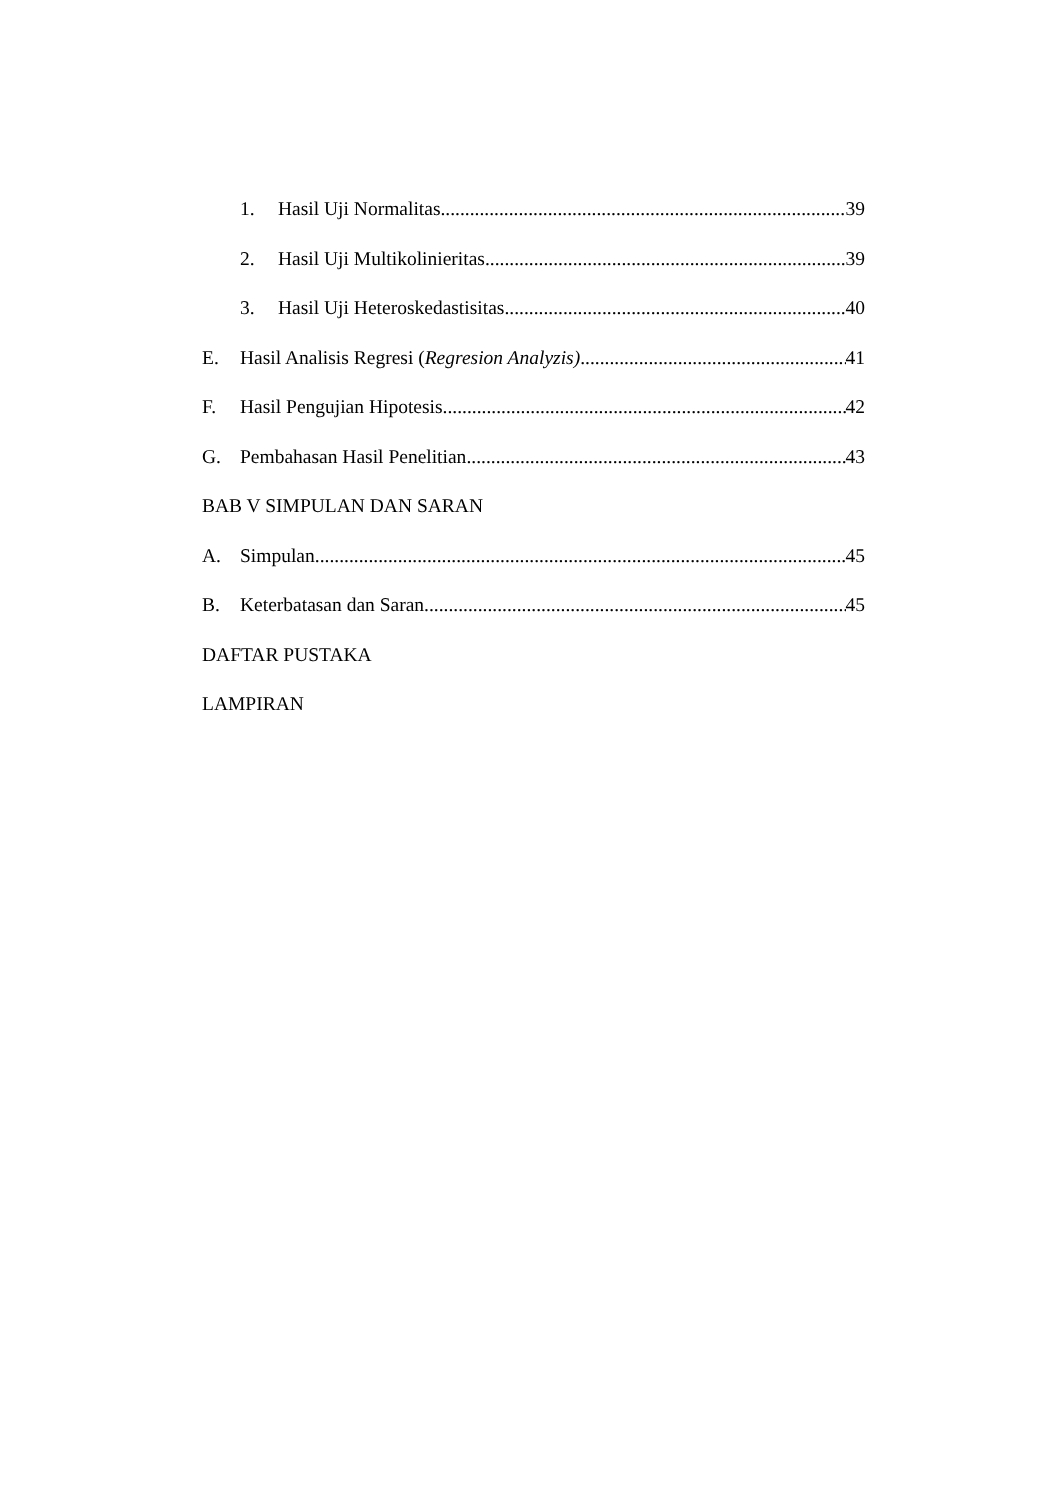1. Hasil Uji Normalitas 39
2. Hasil Uji Multikolinieritas 39
3. Hasil Uji Heteroskedastisitas 40
E. Hasil Analisis Regresi (Regresion Analyzis) 41
F. Hasil Pengujian Hipotesis 42
G. Pembahasan Hasil Penelitian 43
BAB V SIMPULAN DAN SARAN
A. Simpulan 45
B. Keterbatasan dan Saran 45
DAFTAR PUSTAKA
LAMPIRAN